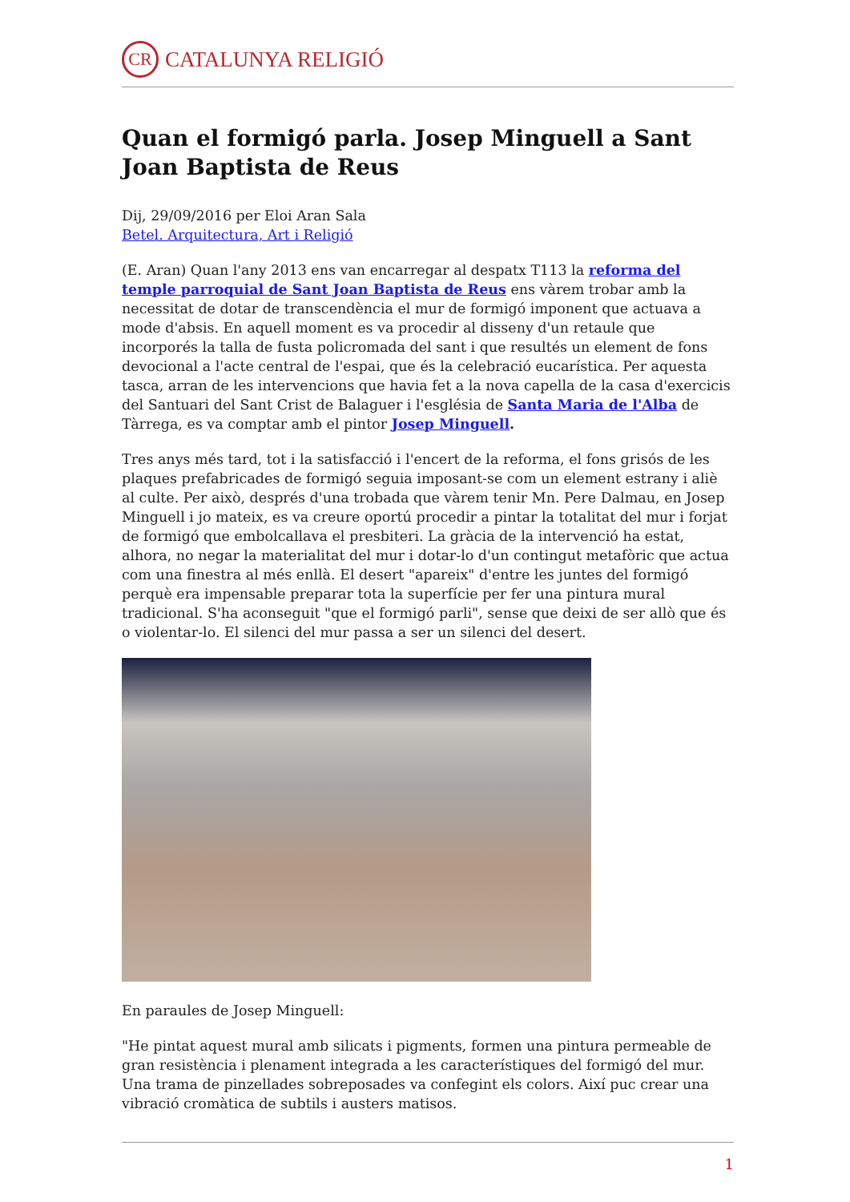CR
CATALUNYA RELIGIÓ
Quan el formigó parla. Josep Minguell a Sant Joan Baptista de Reus
Dij, 29/09/2016 per Eloi Aran Sala
Betel. Arquitectura, Art i Religió
(E. Aran) Quan l'any 2013 ens van encarregar al despatx T113 la reforma del temple parroquial de Sant Joan Baptista de Reus ens vàrem trobar amb la necessitat de dotar de transcendència el mur de formigó imponent que actuava a mode d'absis. En aquell moment es va procedir al disseny d'un retaule que incorporés la talla de fusta policromada del sant i que resultés un element de fons devocional a l'acte central de l'espai, que és la celebració eucarística. Per aquesta tasca, arran de les intervencions que havia fet a la nova capella de la casa d'exercicis del Santuari del Sant Crist de Balaguer i l'església de Santa Maria de l'Alba de Tàrrega, es va comptar amb el pintor Josep Minguell.
Tres anys més tard, tot i la satisfacció i l'encert de la reforma, el fons grisós de les plaques prefabricades de formigó seguia imposant-se com un element estrany i aliè al culte. Per això, després d'una trobada que vàrem tenir Mn. Pere Dalmau, en Josep Minguell i jo mateix, es va creure oportú procedir a pintar la totalitat del mur i forjat de formigó que embolcallava el presbiteri. La gràcia de la intervenció ha estat, alhora, no negar la materialitat del mur i dotar-lo d'un contingut metafòric que actua com una finestra al més enllà. El desert "apareix" d'entre les juntes del formigó perquè era impensable preparar tota la superfície per fer una pintura mural tradicional. S'ha aconseguit "que el formigó parli", sense que deixi de ser allò que és o violentar-lo. El silenci del mur passa a ser un silenci del desert.
En paraules de Josep Minguell:
"He pintat aquest mural amb silicats i pigments, formen una pintura permeable de gran resistència i plenament integrada a les característiques del formigó del mur. Una trama de pinzellades sobreposades va confegint els colors. Així puc crear una vibració cromàtica de subtils i austers matisos.
1